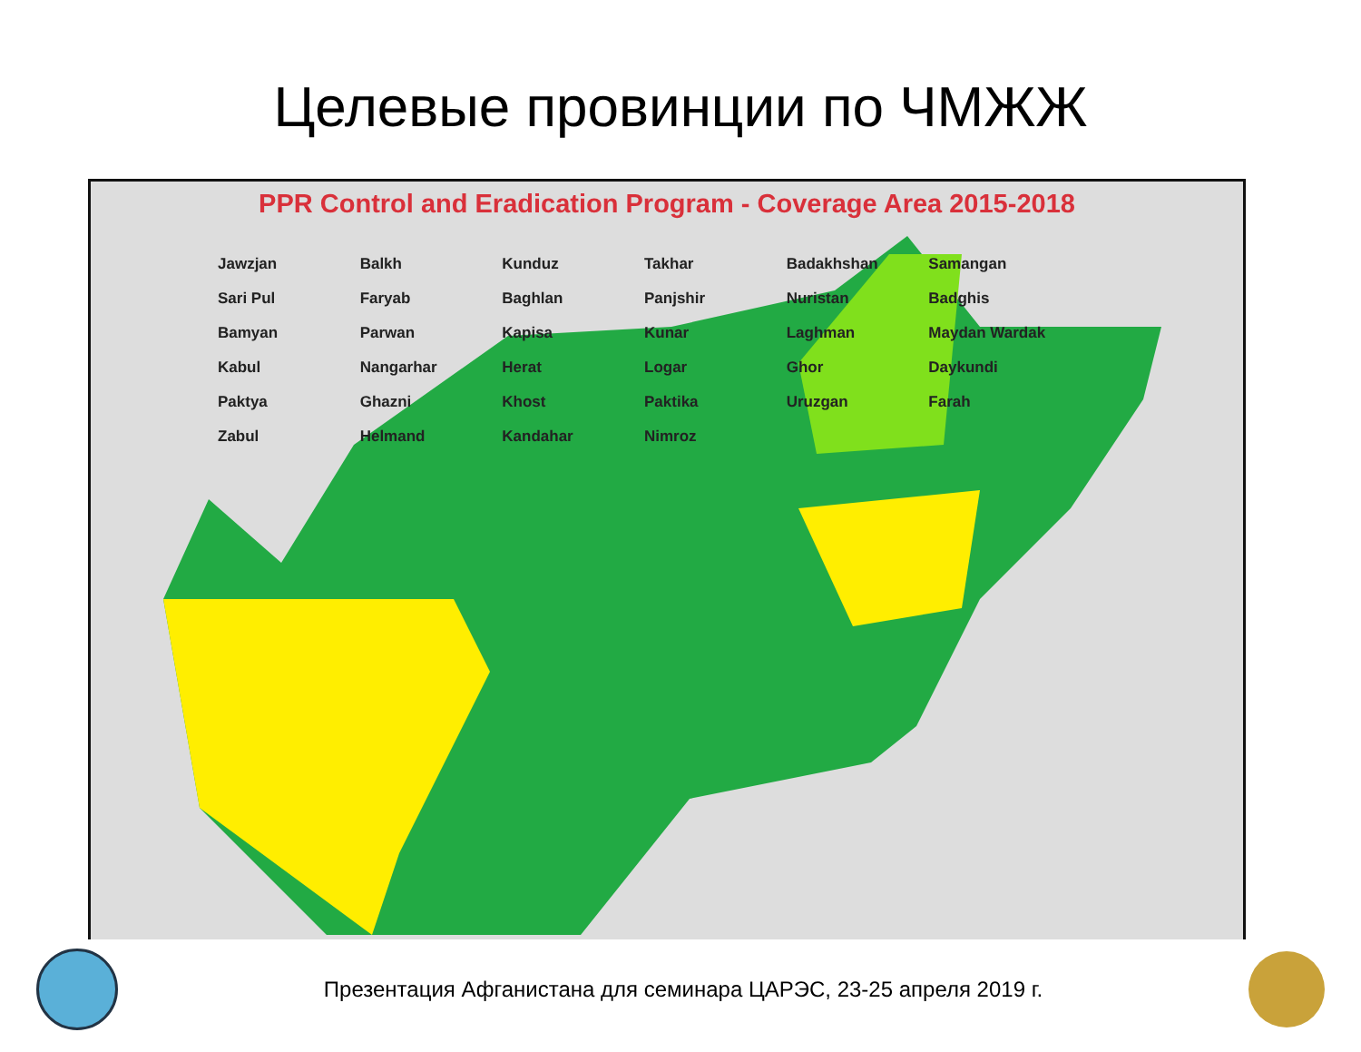Целевые провинции по ЧМЖЖ
PPR Control and Eradication Program - Coverage Area 2015-2018
Jawzjan Balkh Kunduz Takhar Badakhshan Samangan Sari Pul Faryab Baghlan Panjshir Nuristan Badghis Bamyan Parwan Kapisa Kunar Laghman Maydan Wardak Kabul Nangarhar Herat Logar Ghor Daykundi Paktya Ghazni Khost Paktika Uruzgan Farah Zabul Helmand Kandahar Nimroz
Презентация Афганистана для семинара ЦАРЭС, 23-25 апреля 2019 г.